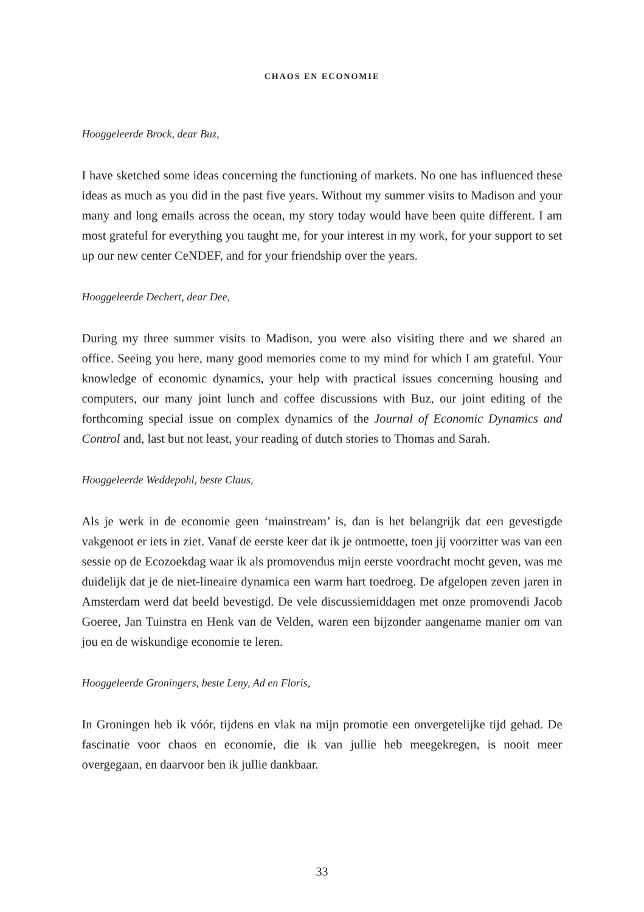CHAOS EN ECONOMIE
Hooggeleerde Brock, dear Buz,
I have sketched some ideas concerning the functioning of markets. No one has influenced these ideas as much as you did in the past five years. Without my summer visits to Madison and your many and long emails across the ocean, my story today would have been quite different. I am most grateful for everything you taught me, for your interest in my work, for your support to set up our new center CeNDEF, and for your friendship over the years.
Hooggeleerde Dechert, dear Dee,
During my three summer visits to Madison, you were also visiting there and we shared an office. Seeing you here, many good memories come to my mind for which I am grateful. Your knowledge of economic dynamics, your help with practical issues concerning housing and computers, our many joint lunch and coffee discussions with Buz, our joint editing of the forthcoming special issue on complex dynamics of the Journal of Economic Dynamics and Control and, last but not least, your reading of dutch stories to Thomas and Sarah.
Hooggeleerde Weddepohl, beste Claus,
Als je werk in de economie geen ‘mainstream’ is, dan is het belangrijk dat een gevestigde vakgenoot er iets in ziet. Vanaf de eerste keer dat ik je ontmoette, toen jij voorzitter was van een sessie op de Ecozoekdag waar ik als promovendus mijn eerste voordracht mocht geven, was me duidelijk dat je de niet-lineaire dynamica een warm hart toedroeg. De afgelopen zeven jaren in Amsterdam werd dat beeld bevestigd. De vele discussiemiddagen met onze promovendi Jacob Goeree, Jan Tuinstra en Henk van de Velden, waren een bijzonder aangename manier om van jou en de wiskundige economie te leren.
Hooggeleerde Groningers, beste Leny, Ad en Floris,
In Groningen heb ik vóór, tijdens en vlak na mijn promotie een onvergetelijke tijd gehad. De fascinatie voor chaos en economie, die ik van jullie heb meegekregen, is nooit meer overgegaan, en daarvoor ben ik jullie dankbaar.
33